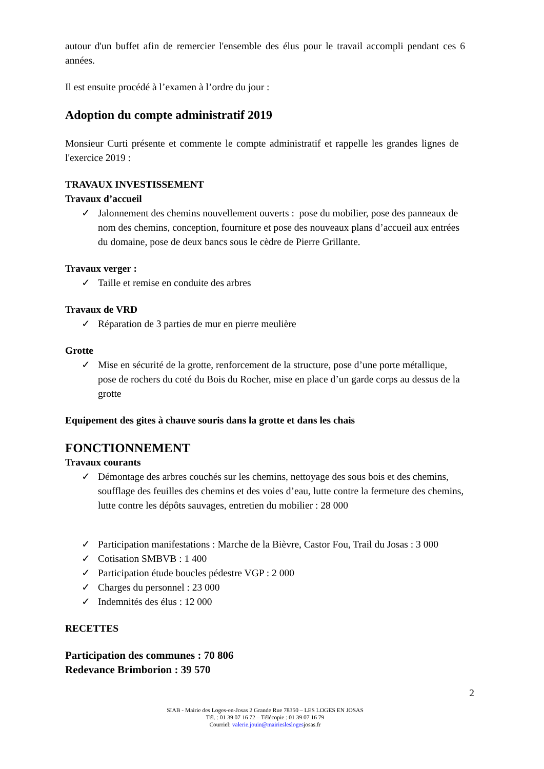autour d'un buffet afin de remercier l'ensemble des élus pour le travail accompli pendant ces 6 années.
Il est ensuite procédé à l’examen à l’ordre du jour :
Adoption du compte administratif 2019
Monsieur Curti présente et commente le compte administratif et rappelle les grandes lignes de l'exercice 2019 :
TRAVAUX INVESTISSEMENT
Travaux d’accueil
✓ Jalonnement des chemins nouvellement ouverts : pose du mobilier, pose des panneaux de nom des chemins, conception, fourniture et pose des nouveaux plans d’accueil aux entrées du domaine, pose de deux bancs sous le cèdre de Pierre Grillante.
Travaux verger :
✓ Taille et remise en conduite des arbres
Travaux de VRD
✓ Réparation de 3 parties de mur en pierre meulière
Grotte
✓ Mise en sécurité de la grotte, renforcement de la structure, pose d’une porte métallique, pose de rochers du coté du Bois du Rocher, mise en place d’un garde corps au dessus de la grotte
Equipement des gites à chauve souris dans la grotte et dans les chais
FONCTIONNEMENT
Travaux courants
✓ Démontage des arbres couchés sur les chemins, nettoyage des sous bois et des chemins, soufflage des feuilles des chemins et des voies d’eau, lutte contre la fermeture des chemins, lutte contre les dépôts sauvages, entretien du mobilier : 28 000
✓ Participation manifestations : Marche de la Bièvre, Castor Fou, Trail du Josas : 3 000
✓ Cotisation SMBVB : 1 400
✓ Participation étude boucles pédestre VGP : 2 000
✓ Charges du personnel : 23 000
✓ Indemnités des élus : 12 000
RECETTES
Participation des communes : 70 806
Redevance Brimborion : 39 570
2
SIAB - Mairie des Loges-en-Josas 2 Grande Rue 78350 – LES LOGES EN JOSAS
Tél. : 01 39 07 16 72 – Télécopie : 01 39 07 16 79
Courriel: valerie.jouin@mairiesleslogesjosas.fr